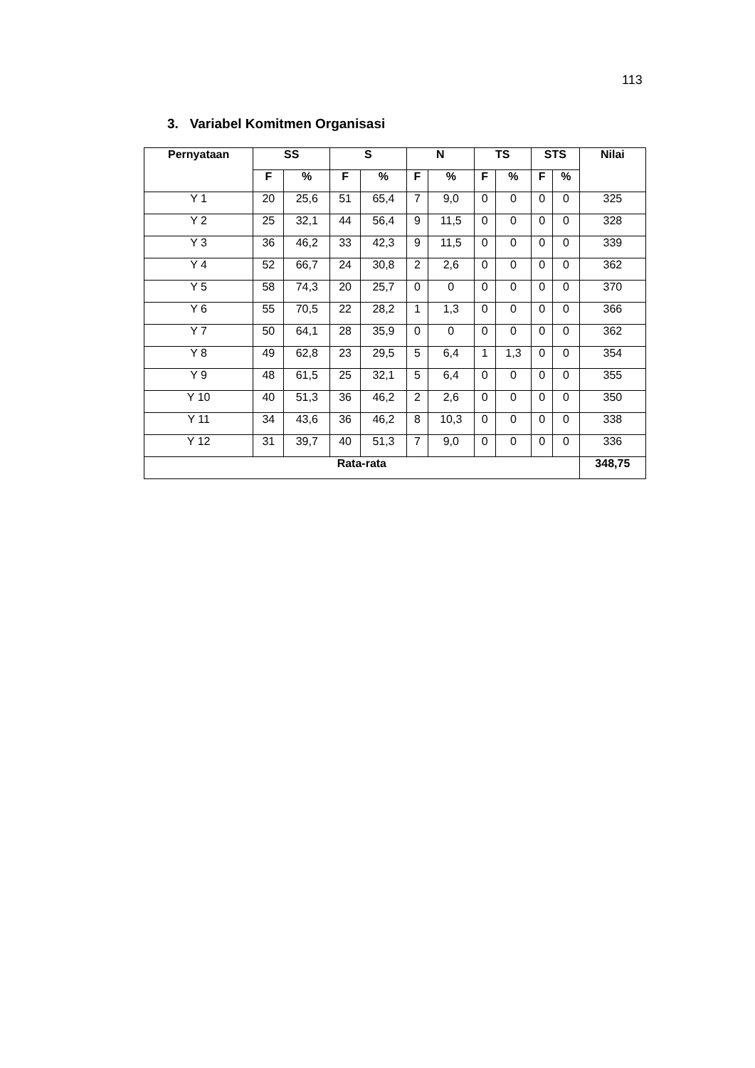113
3. Variabel Komitmen Organisasi
| Pernyataan | SS | | S | | N | | TS | | STS | | Nilai |
| --- | --- | --- | --- | --- | --- | --- | --- | --- | --- | --- | --- |
| | F | % | F | % | F | % | F | % | F | % | |
| Y 1 | 20 | 25,6 | 51 | 65,4 | 7 | 9,0 | 0 | 0 | 0 | 0 | 325 |
| Y 2 | 25 | 32,1 | 44 | 56,4 | 9 | 11,5 | 0 | 0 | 0 | 0 | 328 |
| Y 3 | 36 | 46,2 | 33 | 42,3 | 9 | 11,5 | 0 | 0 | 0 | 0 | 339 |
| Y 4 | 52 | 66,7 | 24 | 30,8 | 2 | 2,6 | 0 | 0 | 0 | 0 | 362 |
| Y 5 | 58 | 74,3 | 20 | 25,7 | 0 | 0 | 0 | 0 | 0 | 0 | 370 |
| Y 6 | 55 | 70,5 | 22 | 28,2 | 1 | 1,3 | 0 | 0 | 0 | 0 | 366 |
| Y 7 | 50 | 64,1 | 28 | 35,9 | 0 | 0 | 0 | 0 | 0 | 0 | 362 |
| Y 8 | 49 | 62,8 | 23 | 29,5 | 5 | 6,4 | 1 | 1,3 | 0 | 0 | 354 |
| Y 9 | 48 | 61,5 | 25 | 32,1 | 5 | 6,4 | 0 | 0 | 0 | 0 | 355 |
| Y 10 | 40 | 51,3 | 36 | 46,2 | 2 | 2,6 | 0 | 0 | 0 | 0 | 350 |
| Y 11 | 34 | 43,6 | 36 | 46,2 | 8 | 10,3 | 0 | 0 | 0 | 0 | 338 |
| Y 12 | 31 | 39,7 | 40 | 51,3 | 7 | 9,0 | 0 | 0 | 0 | 0 | 336 |
| Rata-rata | | | | | | | | | | | 348,75 |